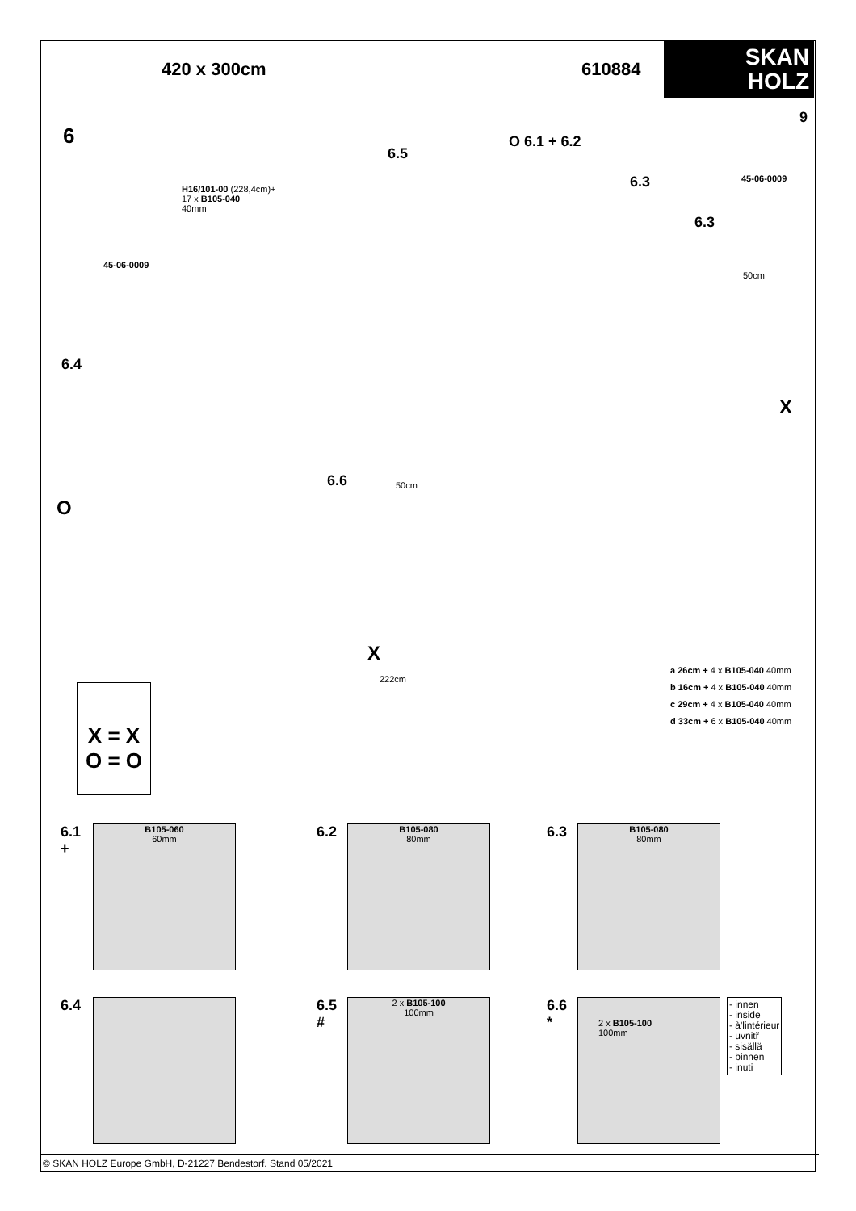420 x 300cm 610884
SKAN
HOLZ
6
9
O 6.1 + 6.2
6.5
6.3
6.3
H16/101-00 (228,4cm)+
17 x B105-040
40mm
45-06-0009
45-06-0009
6.4
O
X
6.6
X
50cm
50cm
222cm
X = X
O = O
a 26cm + 4 x B105-040 40mm
b 16cm + 4 x B105-040 40mm
c 29cm + 4 x B105-040 40mm
d 33cm + 6 x B105-040 40mm
6.1
+
B105-060
60mm
6.2
B105-080
80mm
6.3
B105-080
80mm
6.4
6.5
#
2 x B105-100
100mm
6.6
*
2 x B105-100
100mm
- innen
- inside
- à'lintérieur
- uvnitř
- sisällä
- binnen
- inuti
© SKAN HOLZ Europe GmbH, D-21227 Bendestorf. Stand 05/2021